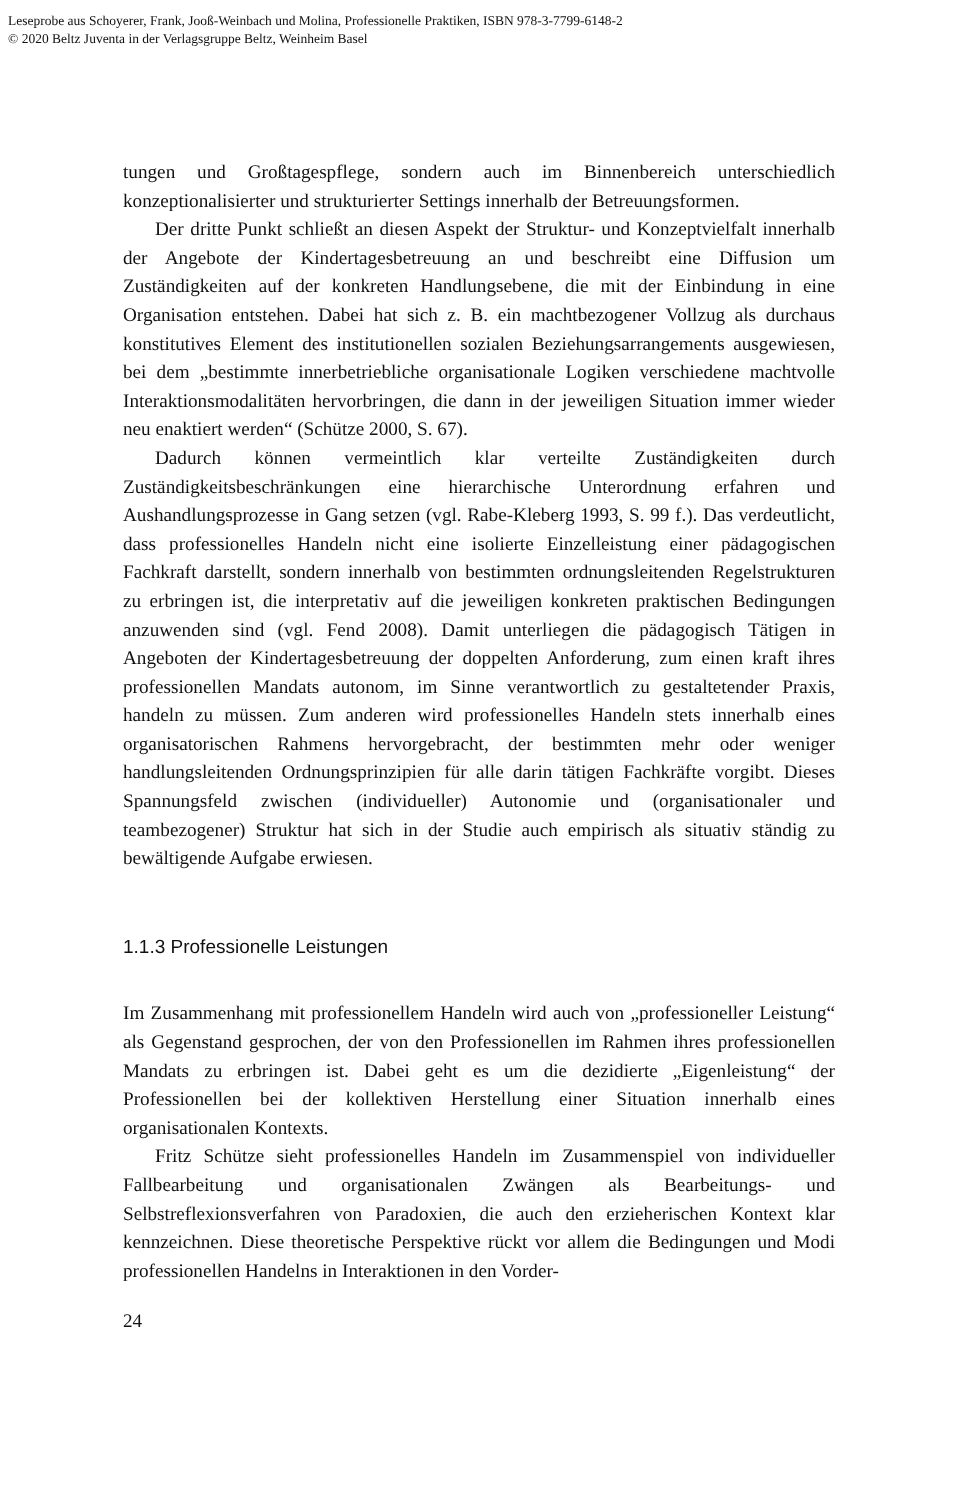Leseprobe aus Schoyerer, Frank, Jooß-Weinbach und Molina, Professionelle Praktiken, ISBN 978-3-7799-6148-2
© 2020 Beltz Juventa in der Verlagsgruppe Beltz, Weinheim Basel
tungen und Großtagespflege, sondern auch im Binnenbereich unterschiedlich konzeptionalisierter und strukturierter Settings innerhalb der Betreuungsformen.
Der dritte Punkt schließt an diesen Aspekt der Struktur- und Konzeptvielfalt innerhalb der Angebote der Kindertagesbetreuung an und beschreibt eine Diffusion um Zuständigkeiten auf der konkreten Handlungsebene, die mit der Einbindung in eine Organisation entstehen. Dabei hat sich z. B. ein machtbezogener Vollzug als durchaus konstitutives Element des institutionellen sozialen Beziehungsarrangements ausgewiesen, bei dem „bestimmte innerbetriebliche organisationale Logiken verschiedene machtvolle Interaktionsmodalitäten hervorbringen, die dann in der jeweiligen Situation immer wieder neu enaktiert werden“ (Schütze 2000, S. 67).
Dadurch können vermeintlich klar verteilte Zuständigkeiten durch Zuständigkeitsbeschränkungen eine hierarchische Unterordnung erfahren und Aushandlungsprozesse in Gang setzen (vgl. Rabe-Kleberg 1993, S. 99 f.). Das verdeutlicht, dass professionelles Handeln nicht eine isolierte Einzelleistung einer pädagogischen Fachkraft darstellt, sondern innerhalb von bestimmten ordnungsleitenden Regelstrukturen zu erbringen ist, die interpretativ auf die jeweiligen konkreten praktischen Bedingungen anzuwenden sind (vgl. Fend 2008). Damit unterliegen die pädagogisch Tätigen in Angeboten der Kindertagesbetreuung der doppelten Anforderung, zum einen kraft ihres professionellen Mandats autonom, im Sinne verantwortlich zu gestaltetender Praxis, handeln zu müssen. Zum anderen wird professionelles Handeln stets innerhalb eines organisatorischen Rahmens hervorgebracht, der bestimmten mehr oder weniger handlungsleitenden Ordnungsprinzipien für alle darin tätigen Fachkräfte vorgibt. Dieses Spannungsfeld zwischen (individueller) Autonomie und (organisationaler und teambezogener) Struktur hat sich in der Studie auch empirisch als situativ ständig zu bewältigende Aufgabe erwiesen.
1.1.3 Professionelle Leistungen
Im Zusammenhang mit professionellem Handeln wird auch von „professioneller Leistung“ als Gegenstand gesprochen, der von den Professionellen im Rahmen ihres professionellen Mandats zu erbringen ist. Dabei geht es um die dezidierte „Eigenleistung“ der Professionellen bei der kollektiven Herstellung einer Situation innerhalb eines organisationalen Kontexts.
Fritz Schütze sieht professionelles Handeln im Zusammenspiel von individueller Fallbearbeitung und organisationalen Zwängen als Bearbeitungs- und Selbstreflexionsverfahren von Paradoxien, die auch den erzieherischen Kontext klar kennzeichnen. Diese theoretische Perspektive rückt vor allem die Bedingungen und Modi professionellen Handelns in Interaktionen in den Vorder-
24